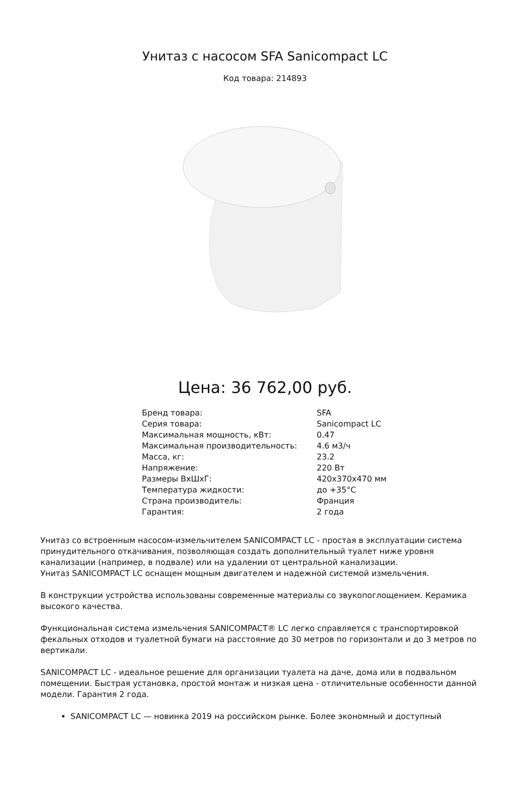Унитаз с насосом SFA Sanicompact LC
Код товара: 214893
Цена: 36 762,00 руб.
| Бренд товара: | SFA |
| Серия товара: | Sanicompact LC |
| Максимальная мощность, кВт: | 0.47 |
| Максимальная производительность: | 4.6 м3/ч |
| Масса, кг: | 23.2 |
| Напряжение: | 220 Вт |
| Размеры ВхШхГ: | 420х370х470 мм |
| Температура жидкости: | до +35°С |
| Страна производитель: | Франция |
| Гарантия: | 2 года |
Унитаз со встроенным насосом-измельчителем SANICOMPACT LC - простая в эксплуатации система принудительного откачивания, позволяющая создать дополнительный туалет ниже уровня канализации (например, в подвале) или на удалении от центральной канализации.
Унитаз SANICOMPACT LC оснащен мощным двигателем и надежной системой измельчения.
В конструкции устройства использованы современные материалы со звукопоглощением. Керамика высокого качества.
Функциональная система измельчения SANICOMPACT® LC легко справляется с транспортировкой фекальных отходов и туалетной бумаги на расстояние до 30 метров по горизонтали и до 3 метров по вертикали.
SANICOMPACT LC - идеальное решение для организации туалета на даче, дома или в подвальном помещении. Быстрая установка, простой монтаж и низкая цена - отличительные особенности данной модели. Гарантия 2 года.
SANICOMPACT LC — новинка 2019 на российском рынке. Более экономный и доступный